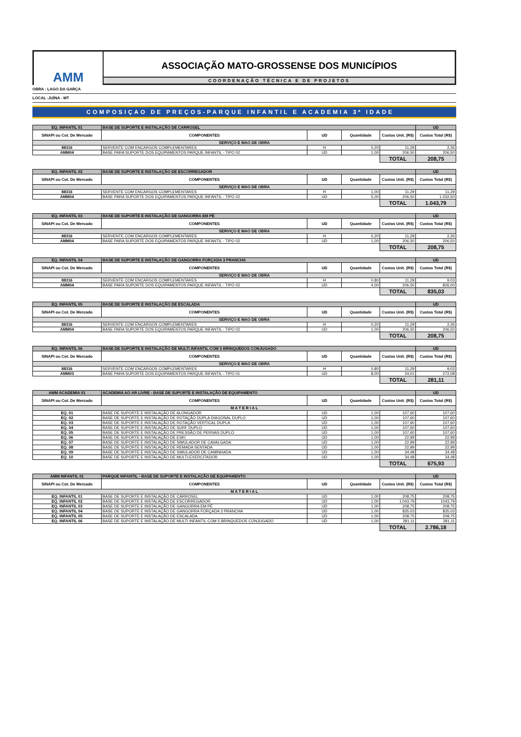AMM
ASSOCIAÇÃO MATO-GROSSENSE DOS MUNICÍPIOS
COORDENAÇÃO TÉCNICA E DE PROJETOS
OBRA : LAGO DA GARÇA
LOCAL :JUÍNA - MT
COMPOSIÇAO DE PREÇOS-PARQUE INFANTIL E ACADEMIA 3ª IDADE
| EQ. INFANTIL 01 | BASE DE SUPORTE E INSTALAÇÃO DE CARROSEL | | | | UD |
| SINAPI ou Cot. De Mercado | COMPONENTES | UD | Quantidade | Custos Unit. (R$) | Custos Total (R$) |
| SERVIÇO E MAO DE OBRA | | | | | |
| 88316 | SERVENTE COM ENCARGOS COMPLEMENTARES | H | 0,20 | 11,29 | 2,26 |
| AMM04 | BASE PARA SUPORTE DOS EQUIPAMENTOS PARQUE INFANTIL - TIPO 02 | UD | 1,00 | 206,50 | 206,50 |
| | | | | TOTAL | 208,75 |
| EQ. INFANTIL 02 | BASE DE SUPORTE E INSTALAÇÃO DE ESCORREGADOR | | | | UD |
| SINAPI ou Cot. De Mercado | COMPONENTES | UD | Quantidade | Custos Unit. (R$) | Custos Total (R$) |
| SERVIÇO E MAO DE OBRA | | | | | |
| 88316 | SERVENTE COM ENCARGOS COMPLEMENTARES | H | 1,00 | 11,29 | 11,29 |
| AMM04 | BASE PARA SUPORTE DOS EQUIPAMENTOS PARQUE INFANTIL - TIPO 02 | UD | 5,00 | 206,50 | 1.032,50 |
| | | | | TOTAL | 1.043,79 |
| EQ. INFANTIL 03 | BASE DE SUPORTE E INSTALAÇÃO DE GANGORRA EM PÉ | | | | UD |
| SINAPI ou Cot. De Mercado | COMPONENTES | UD | Quantidade | Custos Unit. (R$) | Custos Total (R$) |
| SERVIÇO E MAO DE OBRA | | | | | |
| 88316 | SERVENTE COM ENCARGOS COMPLEMENTARES | H | 0,20 | 11,29 | 2,26 |
| AMM04 | BASE PARA SUPORTE DOS EQUIPAMENTOS PARQUE INFANTIL - TIPO 02 | UD | 1,00 | 206,50 | 206,50 |
| | | | | TOTAL | 208,75 |
| EQ. INFANTIL 04 | BASE DE SUPORTE E INSTALAÇÃO DE GANGORRA FORÇADA 3 PRANCHA | | | | UD |
| SINAPI ou Cot. De Mercado | COMPONENTES | UD | Quantidade | Custos Unit. (R$) | Custos Total (R$) |
| SERVIÇO E MAO DE OBRA | | | | | |
| 88316 | SERVENTE COM ENCARGOS COMPLEMENTARES | H | 0,80 | 11,29 | 9,03 |
| AMM04 | BASE PARA SUPORTE DOS EQUIPAMENTOS PARQUE INFANTIL - TIPO 02 | UD | 4,00 | 206,50 | 826,00 |
| | | | | TOTAL | 835,03 |
| EQ. INFANTIL 05 | BASE DE SUPORTE E INSTALAÇÃO DE ESCALADA | | | | UD |
| SINAPI ou Cot. De Mercado | COMPONENTES | UD | Quantidade | Custos Unit. (R$) | Custos Total (R$) |
| SERVIÇO E MAO DE OBRA | | | | | |
| 88316 | SERVENTE COM ENCARGOS COMPLEMENTARES | H | 0,20 | 11,29 | 2,26 |
| AMM04 | BASE PARA SUPORTE DOS EQUIPAMENTOS PARQUE INFANTIL - TIPO 02 | UD | 1,00 | 206,50 | 206,50 |
| | | | | TOTAL | 208,75 |
| EQ. INFANTIL 06 | BASE DE SUPORTE E INSTALAÇÃO DE MULTI INFANTIL COM 5 BRINQUEDOS CONJUGADO | | | | UD |
| SINAPI ou Cot. De Mercado | COMPONENTES | UD | Quantidade | Custos Unit. (R$) | Custos Total (R$) |
| SERVIÇO E MAO DE OBRA | | | | | |
| 88316 | SERVENTE COM ENCARGOS COMPLEMENTARES | H | 0,80 | 11,29 | 9,03 |
| AMM03 | BASE PARA SUPORTE DOS EQUIPAMENTOS PARQUE INFANTIL - TIPO 01 | UD | 8,00 | 34,01 | 272,08 |
| | | | | TOTAL | 281,11 |
| AMM ACADEMIA 01 | ACADEMIA AO AR LIVRE - BASE DE SUPORTE E INSTALAÇÃO DE EQUIPAMENTO | | | | UD |
| SINAPI ou Cot. De Mercado | COMPONENTES | UD | Quantidade | Custos Unit. (R$) | Custos Total (R$) |
| M A T E R I A L | | | | | |
| EQ. 01 | BASE DE SUPORTE E INSTALAÇÃO DE ALONGADOR | UD | 1,00 | 107,60 | 107,60 |
| EQ. 02 | BASE DE SUPORTE E INSTALAÇÃO DE ROTAÇÃO DUPLA DIAGONAL DUPLO | UD | 1,00 | 107,60 | 107,60 |
| EQ. 03 | BASE DE SUPORTE E INSTALAÇÃO DE ROTAÇÃO VERTICAL DUPLA | UD | 1,00 | 107,60 | 107,60 |
| EQ. 04 | BASE DE SUPORTE E INSTALAÇÃO DE SURF DUPLO | UD | 1,00 | 107,60 | 107,60 |
| EQ. 05 | BASE DE SUPORTE E INSTALAÇÃO DE PRESSÃO DE PERNAS DUPLO | UD | 1,00 | 107,60 | 107,60 |
| EQ. 06 | BASE DE SUPORTE E INSTALAÇÃO DE ESKI | UD | 1,00 | 22,99 | 22,99 |
| EQ. 07 | BASE DE SUPORTE E INSTALAÇÃO DE SIMULADOR DE CAVALGADA | UD | 1,00 | 22,99 | 22,99 |
| EQ. 08 | BASE DE SUPORTE E INSTALAÇÃO DE REMADA SENTADA | UD | 1,00 | 22,99 | 22,99 |
| EQ. 09 | BASE DE SUPORTE E INSTALAÇÃO DE SIMULADOR DE CAMINHADA | UD | 1,00 | 34,48 | 34,48 |
| EQ. 10 | BASE DE SUPORTE E INSTALAÇÃO DE MULTI-EXERCITADOR | UD | 1,00 | 34,48 | 34,48 |
| | | | | TOTAL | 675,93 |
| AMM INFANTIL 01 | PARQUE INFANTIL - BASE DE SUPORTE E INSTALAÇÃO DE EQUIPAMENTO | | | | UD |
| SINAPI ou Cot. De Mercado | COMPONENTES | UD | Quantidade | Custos Unit. (R$) | Custos Total (R$) |
| M A T E R I A L | | | | | |
| EQ. INFANTIL 01 | BASE DE SUPORTE E INSTALAÇÃO DE CARROSEL | UD | 1,00 | 208,75 | 208,75 |
| EQ. INFANTIL 02 | BASE DE SUPORTE E INSTALAÇÃO DE ESCORREGADOR | UD | 1,00 | 1.043,79 | 1043,79 |
| EQ. INFANTIL 03 | BASE DE SUPORTE E INSTALAÇÃO DE GANGORRA EM PÉ | UD | 1,00 | 208,75 | 208,75 |
| EQ. INFANTIL 04 | BASE DE SUPORTE E INSTALAÇÃO DE GANGORRA FORÇADA 3 PRANCHA | UD | 1,00 | 835,03 | 835,03 |
| EQ. INFANTIL 05 | BASE DE SUPORTE E INSTALAÇÃO DE ESCALADA | UD | 1,00 | 208,75 | 208,75 |
| EQ. INFANTIL 06 | BASE DE SUPORTE E INSTALAÇÃO DE MULTI INFANTIL COM 5 BRINQUEDOS CONJUGADO | UD | 1,00 | 281,11 | 281,11 |
| | | | | TOTAL | 2.786,18 |